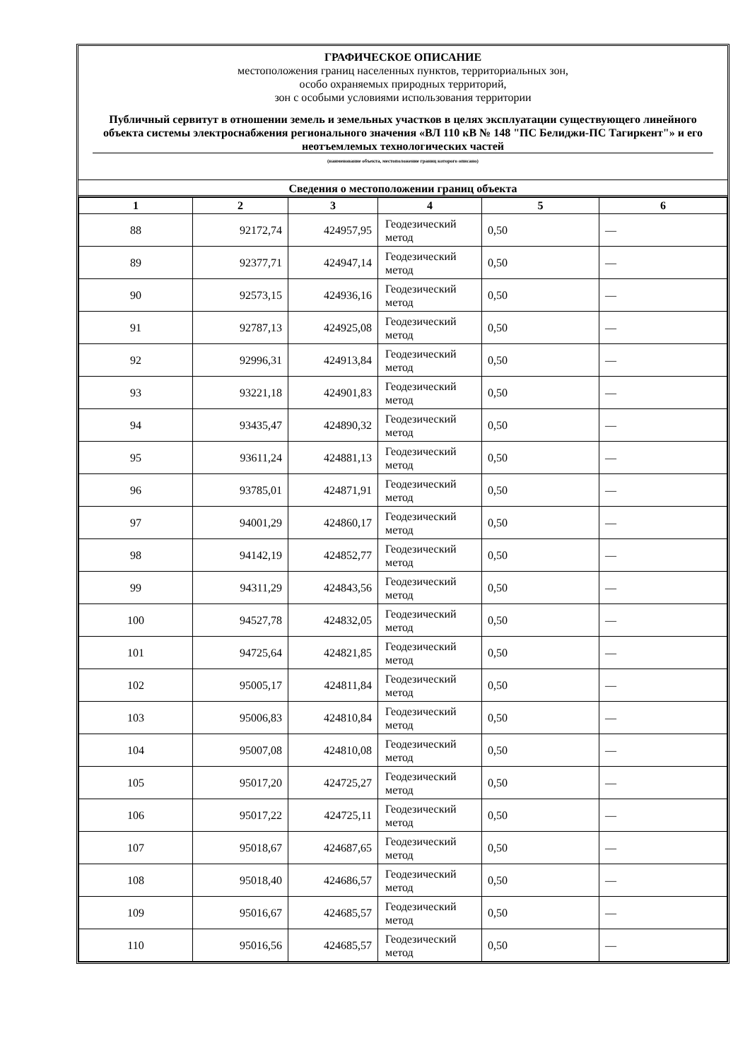ГРАФИЧЕСКОЕ ОПИСАНИЕ
местоположения границ населенных пунктов, территориальных зон,
особо охраняемых природных территорий,
зон с особыми условиями использования территории
Публичный сервитут в отношении земель и земельных участков в целях эксплуатации существующего линейного объекта системы электроснабжения регионального значения «ВЛ 110 кВ № 148 "ПС Белиджи-ПС Тагиркент"» и его неотъемлемых технологических частей
(наименование объекта, местоположение границ которого описано)
Сведения о местоположении границ объекта
| 1 | 2 | 3 | 4 | 5 | 6 |
| --- | --- | --- | --- | --- | --- |
| 88 | 92172,74 | 424957,95 | Геодезический метод | 0,50 | — |
| 89 | 92377,71 | 424947,14 | Геодезический метод | 0,50 | — |
| 90 | 92573,15 | 424936,16 | Геодезический метод | 0,50 | — |
| 91 | 92787,13 | 424925,08 | Геодезический метод | 0,50 | — |
| 92 | 92996,31 | 424913,84 | Геодезический метод | 0,50 | — |
| 93 | 93221,18 | 424901,83 | Геодезический метод | 0,50 | — |
| 94 | 93435,47 | 424890,32 | Геодезический метод | 0,50 | — |
| 95 | 93611,24 | 424881,13 | Геодезический метод | 0,50 | — |
| 96 | 93785,01 | 424871,91 | Геодезический метод | 0,50 | — |
| 97 | 94001,29 | 424860,17 | Геодезический метод | 0,50 | — |
| 98 | 94142,19 | 424852,77 | Геодезический метод | 0,50 | — |
| 99 | 94311,29 | 424843,56 | Геодезический метод | 0,50 | — |
| 100 | 94527,78 | 424832,05 | Геодезический метод | 0,50 | — |
| 101 | 94725,64 | 424821,85 | Геодезический метод | 0,50 | — |
| 102 | 95005,17 | 424811,84 | Геодезический метод | 0,50 | — |
| 103 | 95006,83 | 424810,84 | Геодезический метод | 0,50 | — |
| 104 | 95007,08 | 424810,08 | Геодезический метод | 0,50 | — |
| 105 | 95017,20 | 424725,27 | Геодезический метод | 0,50 | — |
| 106 | 95017,22 | 424725,11 | Геодезический метод | 0,50 | — |
| 107 | 95018,67 | 424687,65 | Геодезический метод | 0,50 | — |
| 108 | 95018,40 | 424686,57 | Геодезический метод | 0,50 | — |
| 109 | 95016,67 | 424685,57 | Геодезический метод | 0,50 | — |
| 110 | 95016,56 | 424685,57 | Геодезический метод | 0,50 | — |